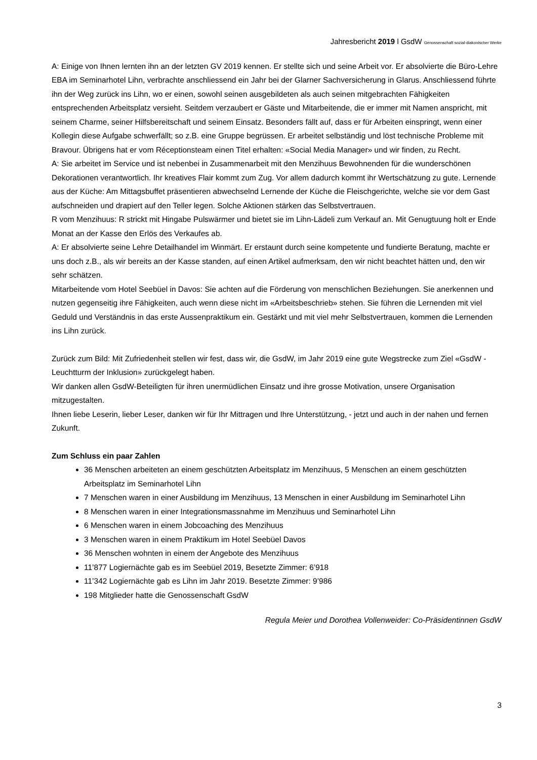Jahresbericht 2019 l GsdW Genossenschaft sozial-diakonischer Werke
A: Einige von Ihnen lernten ihn an der letzten GV 2019 kennen. Er stellte sich und seine Arbeit vor. Er absolvierte die Büro-Lehre EBA im Seminarhotel Lihn, verbrachte anschliessend ein Jahr bei der Glarner Sachversicherung in Glarus. Anschliessend führte ihn der Weg zurück ins Lihn, wo er einen, sowohl seinen ausgebildeten als auch seinen mitgebrachten Fähigkeiten entsprechenden Arbeitsplatz versieht. Seitdem verzaubert er Gäste und Mitarbeitende, die er immer mit Namen anspricht, mit seinem Charme, seiner Hilfsbereitschaft und seinem Einsatz. Besonders fällt auf, dass er für Arbeiten einspringt, wenn einer Kollegin diese Aufgabe schwerfällt; so z.B. eine Gruppe begrüssen. Er arbeitet selbständig und löst technische Probleme mit Bravour. Übrigens hat er vom Réceptionsteam einen Titel erhalten: «Social Media Manager» und wir finden, zu Recht.
A: Sie arbeitet im Service und ist nebenbei in Zusammenarbeit mit den Menzihuus Bewohnenden für die wunderschönen Dekorationen verantwortlich. Ihr kreatives Flair kommt zum Zug. Vor allem dadurch kommt ihr Wertschätzung zu gute. Lernende aus der Küche: Am Mittagsbuffet präsentieren abwechselnd Lernende der Küche die Fleischgerichte, welche sie vor dem Gast aufschneiden und drapiert auf den Teller legen. Solche Aktionen stärken das Selbstvertrauen.
R vom Menzihuus: R strickt mit Hingabe Pulswärmer und bietet sie im Lihn-Lädeli zum Verkauf an. Mit Genugtuung holt er Ende Monat an der Kasse den Erlös des Verkaufes ab.
A: Er absolvierte seine Lehre Detailhandel im Winmärt. Er erstaunt durch seine kompetente und fundierte Beratung, machte er uns doch z.B., als wir bereits an der Kasse standen, auf einen Artikel aufmerksam, den wir nicht beachtet hätten und, den wir sehr schätzen.
Mitarbeitende vom Hotel Seebüel in Davos: Sie achten auf die Förderung von menschlichen Beziehungen. Sie anerkennen und nutzen gegenseitig ihre Fähigkeiten, auch wenn diese nicht im «Arbeitsbeschrieb» stehen. Sie führen die Lernenden mit viel Geduld und Verständnis in das erste Aussenpraktikum ein. Gestärkt und mit viel mehr Selbstvertrauen, kommen die Lernenden ins Lihn zurück.
Zurück zum Bild: Mit Zufriedenheit stellen wir fest, dass wir, die GsdW, im Jahr 2019 eine gute Wegstrecke zum Ziel «GsdW - Leuchtturm der Inklusion» zurückgelegt haben.
Wir danken allen GsdW-Beteiligten für ihren unermüdlichen Einsatz und ihre grosse Motivation, unsere Organisation mitzugestalten.
Ihnen liebe Leserin, lieber Leser, danken wir für Ihr Mittragen und Ihre Unterstützung, - jetzt und auch in der nahen und fernen Zukunft.
Zum Schluss ein paar Zahlen
36 Menschen arbeiteten an einem geschützten Arbeitsplatz im Menzihuus, 5 Menschen an einem geschützten Arbeitsplatz im Seminarhotel Lihn
7 Menschen waren in einer Ausbildung im Menzihuus, 13 Menschen in einer Ausbildung im Seminarhotel Lihn
8 Menschen waren in einer Integrationsmassnahme im Menzihuus und Seminarhotel Lihn
6 Menschen waren in einem Jobcoaching des Menzihuus
3 Menschen waren in einem Praktikum im Hotel Seebüel Davos
36 Menschen wohnten in einem der Angebote des Menzihuus
11’877 Logiernächte gab es im Seebüel 2019, Besetzte Zimmer: 6’918
11’342 Logiernächte gab es Lihn im Jahr 2019. Besetzte Zimmer: 9’986
198 Mitglieder hatte die Genossenschaft GsdW
Regula Meier und Dorothea Vollenweider: Co-Präsidentinnen GsdW
3